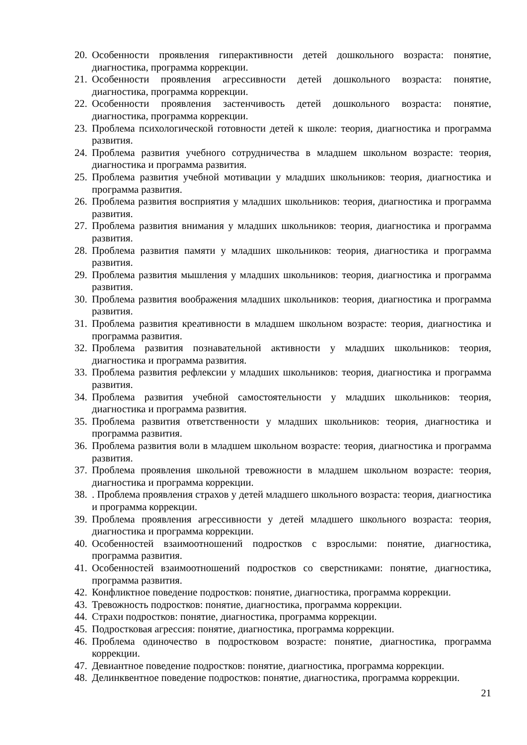20. Особенности проявления гиперактивности детей дошкольного возраста: понятие, диагностика, программа коррекции.
21. Особенности проявления агрессивности детей дошкольного возраста: понятие, диагностика, программа коррекции.
22. Особенности проявления застенчивость детей дошкольного возраста: понятие, диагностика, программа коррекции.
23. Проблема психологической готовности детей к школе: теория, диагностика и программа развития.
24. Проблема развития учебного сотрудничества в младшем школьном возрасте: теория, диагностика и программа развития.
25. Проблема развития учебной мотивации у младших школьников: теория, диагностика и программа развития.
26. Проблема развития восприятия у младших школьников: теория, диагностика и программа развития.
27. Проблема развития внимания у младших школьников: теория, диагностика и программа развития.
28. Проблема развития памяти у младших школьников: теория, диагностика и программа развития.
29. Проблема развития мышления у младших школьников: теория, диагностика и программа развития.
30. Проблема развития воображения младших школьников: теория, диагностика и программа развития.
31. Проблема развития креативности в младшем школьном возрасте: теория, диагностика и программа развития.
32. Проблема развития познавательной активности у младших школьников: теория, диагностика и программа развития.
33. Проблема развития рефлексии у младших школьников: теория, диагностика и программа развития.
34. Проблема развития учебной самостоятельности у младших школьников: теория, диагностика и программа развития.
35. Проблема развития ответственности у младших школьников: теория, диагностика и программа развития.
36. Проблема развития воли в младшем школьном возрасте: теория, диагностика и программа развития.
37. Проблема проявления школьной тревожности в младшем школьном возрасте: теория, диагностика и программа коррекции.
38.. Проблема проявления страхов у детей младшего школьного возраста: теория, диагностика и программа коррекции.
39. Проблема проявления агрессивности у детей младшего школьного возраста: теория, диагностика и программа коррекции.
40. Особенностей взаимоотношений подростков с взрослыми: понятие, диагностика, программа развития.
41. Особенностей взаимоотношений подростков со сверстниками: понятие, диагностика, программа развития.
42. Конфликтное поведение подростков: понятие, диагностика, программа коррекции.
43. Тревожность подростков: понятие, диагностика, программа коррекции.
44. Страхи подростков: понятие, диагностика, программа коррекции.
45. Подростковая агрессия: понятие, диагностика, программа коррекции.
46. Проблема одиночество в подростковом возрасте: понятие, диагностика, программа коррекции.
47. Девиантное поведение подростков: понятие, диагностика, программа коррекции.
48. Делинквентное поведение подростков: понятие, диагностика, программа коррекции.
21